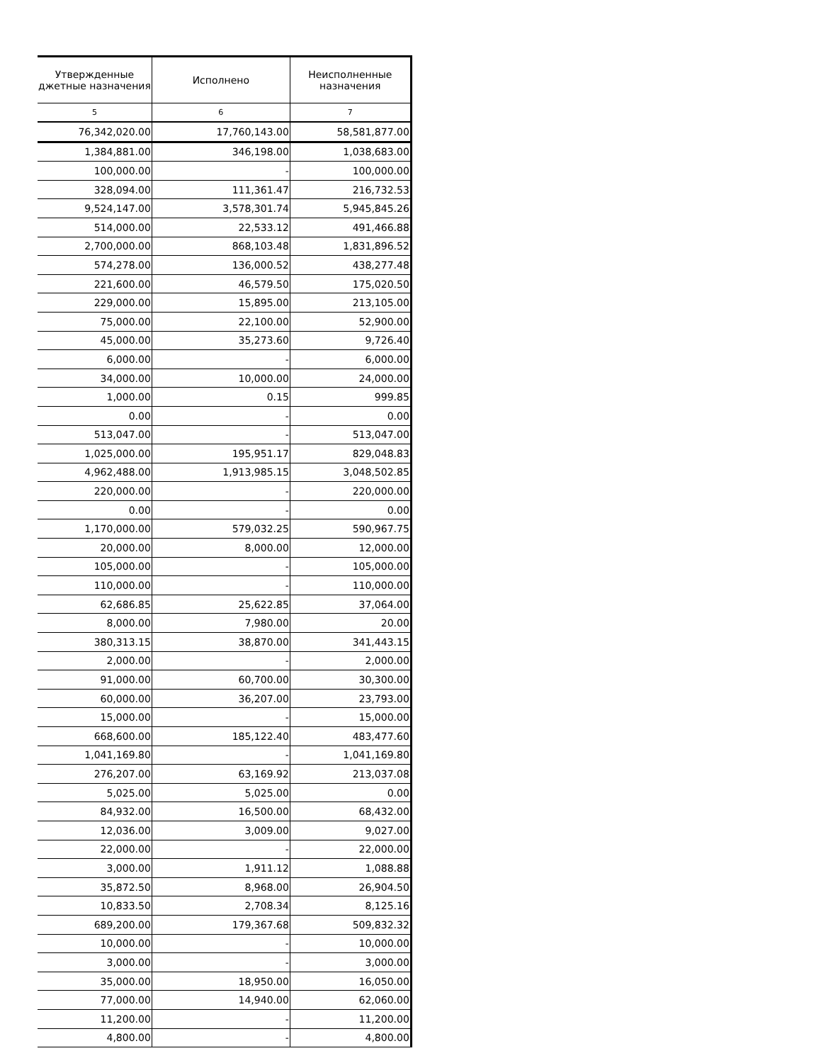| Утвержденные джетные назначения | Исполнено | Неисполненные назначения |
| --- | --- | --- |
| 5 | 6 | 7 |
| 76,342,020.00 | 17,760,143.00 | 58,581,877.00 |
| 1,384,881.00 | 346,198.00 | 1,038,683.00 |
| 100,000.00 | - | 100,000.00 |
| 328,094.00 | 111,361.47 | 216,732.53 |
| 9,524,147.00 | 3,578,301.74 | 5,945,845.26 |
| 514,000.00 | 22,533.12 | 491,466.88 |
| 2,700,000.00 | 868,103.48 | 1,831,896.52 |
| 574,278.00 | 136,000.52 | 438,277.48 |
| 221,600.00 | 46,579.50 | 175,020.50 |
| 229,000.00 | 15,895.00 | 213,105.00 |
| 75,000.00 | 22,100.00 | 52,900.00 |
| 45,000.00 | 35,273.60 | 9,726.40 |
| 6,000.00 | - | 6,000.00 |
| 34,000.00 | 10,000.00 | 24,000.00 |
| 1,000.00 | 0.15 | 999.85 |
| 0.00 | - | 0.00 |
| 513,047.00 | - | 513,047.00 |
| 1,025,000.00 | 195,951.17 | 829,048.83 |
| 4,962,488.00 | 1,913,985.15 | 3,048,502.85 |
| 220,000.00 | - | 220,000.00 |
| 0.00 | - | 0.00 |
| 1,170,000.00 | 579,032.25 | 590,967.75 |
| 20,000.00 | 8,000.00 | 12,000.00 |
| 105,000.00 | - | 105,000.00 |
| 110,000.00 | - | 110,000.00 |
| 62,686.85 | 25,622.85 | 37,064.00 |
| 8,000.00 | 7,980.00 | 20.00 |
| 380,313.15 | 38,870.00 | 341,443.15 |
| 2,000.00 | - | 2,000.00 |
| 91,000.00 | 60,700.00 | 30,300.00 |
| 60,000.00 | 36,207.00 | 23,793.00 |
| 15,000.00 | - | 15,000.00 |
| 668,600.00 | 185,122.40 | 483,477.60 |
| 1,041,169.80 | - | 1,041,169.80 |
| 276,207.00 | 63,169.92 | 213,037.08 |
| 5,025.00 | 5,025.00 | 0.00 |
| 84,932.00 | 16,500.00 | 68,432.00 |
| 12,036.00 | 3,009.00 | 9,027.00 |
| 22,000.00 | - | 22,000.00 |
| 3,000.00 | 1,911.12 | 1,088.88 |
| 35,872.50 | 8,968.00 | 26,904.50 |
| 10,833.50 | 2,708.34 | 8,125.16 |
| 689,200.00 | 179,367.68 | 509,832.32 |
| 10,000.00 | - | 10,000.00 |
| 3,000.00 | - | 3,000.00 |
| 35,000.00 | 18,950.00 | 16,050.00 |
| 77,000.00 | 14,940.00 | 62,060.00 |
| 11,200.00 | - | 11,200.00 |
| 4,800.00 | - | 4,800.00 |